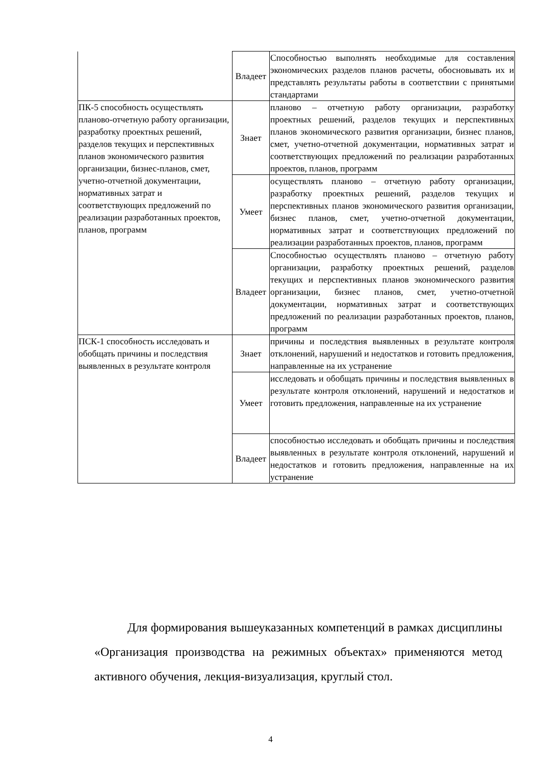| | Владеет | Способностью выполнять необходимые для составления экономических разделов планов расчеты, обосновывать их и представлять результаты работы в соответствии с принятыми стандартами |
| ПК-5 способность осуществлять планово-отчетную работу организации, разработку проектных решений, разделов текущих и перспективных планов экономического развития организации, бизнес-планов, смет, учетно-отчетной документации, нормативных затрат и соответствующих предложений по реализации разработанных проектов, планов, программ | Знает | планово – отчетную работу организации, разработку проектных решений, разделов текущих и перспективных планов экономического развития организации, бизнес планов, смет, учетно-отчетной документации, нормативных затрат и соответствующих предложений по реализации разработанных проектов, планов, программ |
| | Умеет | осуществлять планово – отчетную работу организации, разработку проектных решений, разделов текущих и перспективных планов экономического развития организации, бизнес планов, смет, учетно-отчетной документации, нормативных затрат и соответствующих предложений по реализации разработанных проектов, планов, программ |
| | Владеет | Способностью осуществлять планово – отчетную работу организации, разработку проектных решений, разделов текущих и перспективных планов экономического развития организации, бизнес планов, смет, учетно-отчетной документации, нормативных затрат и соответствующих предложений по реализации разработанных проектов, планов, программ |
| ПСК-1 способность исследовать и обобщать причины и последствия выявленных в результате контроля | Знает | причины и последствия выявленных в результате контроля отклонений, нарушений и недостатков и готовить предложения, направленные на их устранение |
| | Умеет | исследовать и обобщать причины и последствия выявленных в результате контроля отклонений, нарушений и недостатков и готовить предложения, направленные на их устранение |
| | Владеет | способностью исследовать и обобщать причины и последствия выявленных в результате контроля отклонений, нарушений и недостатков и готовить предложения, направленные на их устранение |
Для формирования вышеуказанных компетенций в рамках дисциплины «Организация производства на режимных объектах» применяются метод активного обучения, лекция-визуализация, круглый стол.
4